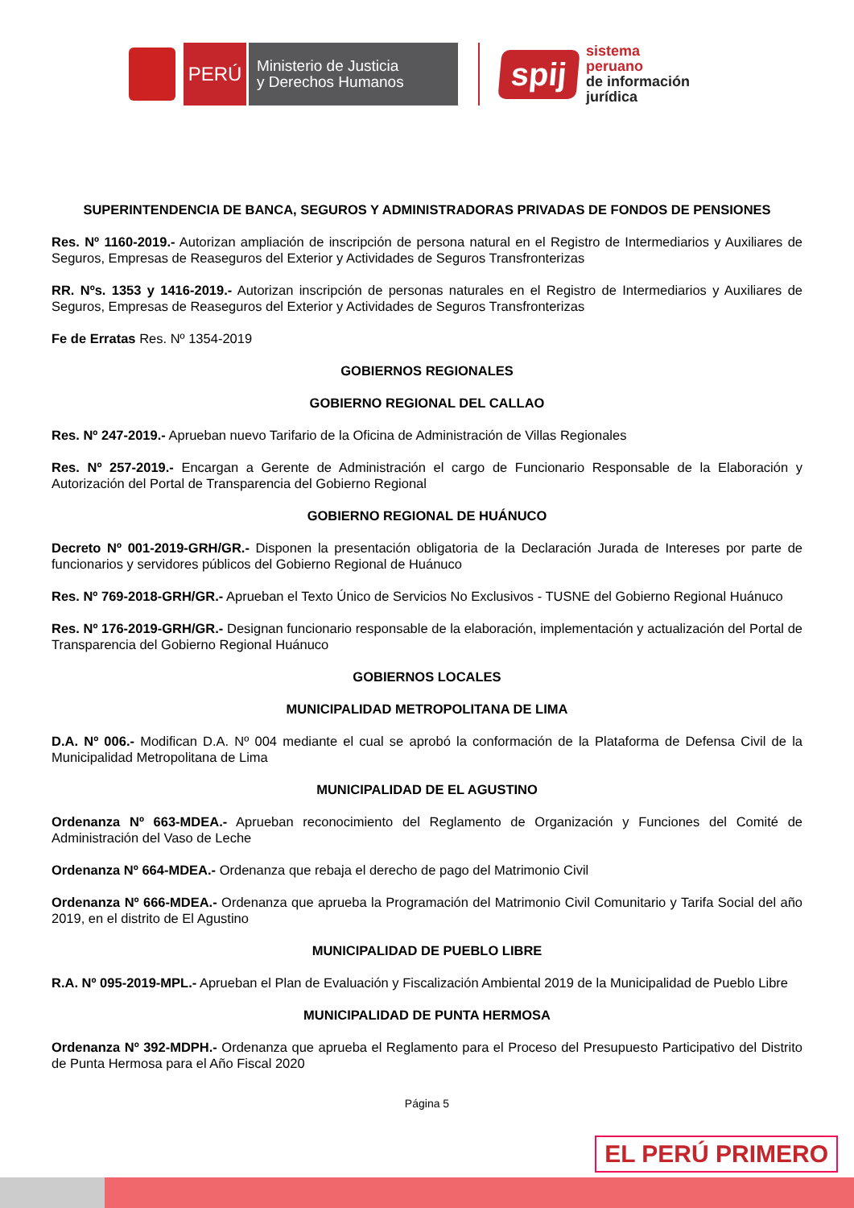PERÚ
Ministerio de Justicia
y Derechos Humanos
spij
sistema
peruano
de información
jurídica
SUPERINTENDENCIA DE BANCA, SEGUROS Y ADMINISTRADORAS PRIVADAS DE FONDOS DE PENSIONES
Res. Nº 1160-2019.- Autorizan ampliación de inscripción de persona natural en el Registro de Intermediarios y Auxiliares de Seguros, Empresas de Reaseguros del Exterior y Actividades de Seguros Transfronterizas
RR. Nºs. 1353 y 1416-2019.- Autorizan inscripción de personas naturales en el Registro de Intermediarios y Auxiliares de Seguros, Empresas de Reaseguros del Exterior y Actividades de Seguros Transfronterizas
Fe de Erratas Res. Nº 1354-2019
GOBIERNOS REGIONALES
GOBIERNO REGIONAL DEL CALLAO
Res. Nº 247-2019.- Aprueban nuevo Tarifario de la Oficina de Administración de Villas Regionales
Res. Nº 257-2019.- Encargan a Gerente de Administración el cargo de Funcionario Responsable de la Elaboración y Autorización del Portal de Transparencia del Gobierno Regional
GOBIERNO REGIONAL DE HUÁNUCO
Decreto Nº 001-2019-GRH/GR.- Disponen la presentación obligatoria de la Declaración Jurada de Intereses por parte de funcionarios y servidores públicos del Gobierno Regional de Huánuco
Res. Nº 769-2018-GRH/GR.- Aprueban el Texto Único de Servicios No Exclusivos - TUSNE del Gobierno Regional Huánuco
Res. Nº 176-2019-GRH/GR.- Designan funcionario responsable de la elaboración, implementación y actualización del Portal de Transparencia del Gobierno Regional Huánuco
GOBIERNOS LOCALES
MUNICIPALIDAD METROPOLITANA DE LIMA
D.A. Nº 006.- Modifican D.A. Nº 004 mediante el cual se aprobó la conformación de la Plataforma de Defensa Civil de la Municipalidad Metropolitana de Lima
MUNICIPALIDAD DE EL AGUSTINO
Ordenanza Nº 663-MDEA.- Aprueban reconocimiento del Reglamento de Organización y Funciones del Comité de Administración del Vaso de Leche
Ordenanza Nº 664-MDEA.- Ordenanza que rebaja el derecho de pago del Matrimonio Civil
Ordenanza Nº 666-MDEA.- Ordenanza que aprueba la Programación del Matrimonio Civil Comunitario y Tarifa Social del año 2019, en el distrito de El Agustino
MUNICIPALIDAD DE PUEBLO LIBRE
R.A. Nº 095-2019-MPL.- Aprueban el Plan de Evaluación y Fiscalización Ambiental 2019 de la Municipalidad de Pueblo Libre
MUNICIPALIDAD DE PUNTA HERMOSA
Ordenanza Nº 392-MDPH.- Ordenanza que aprueba el Reglamento para el Proceso del Presupuesto Participativo del Distrito de Punta Hermosa para el Año Fiscal 2020
Página 5
EL PERÚ PRIMERO